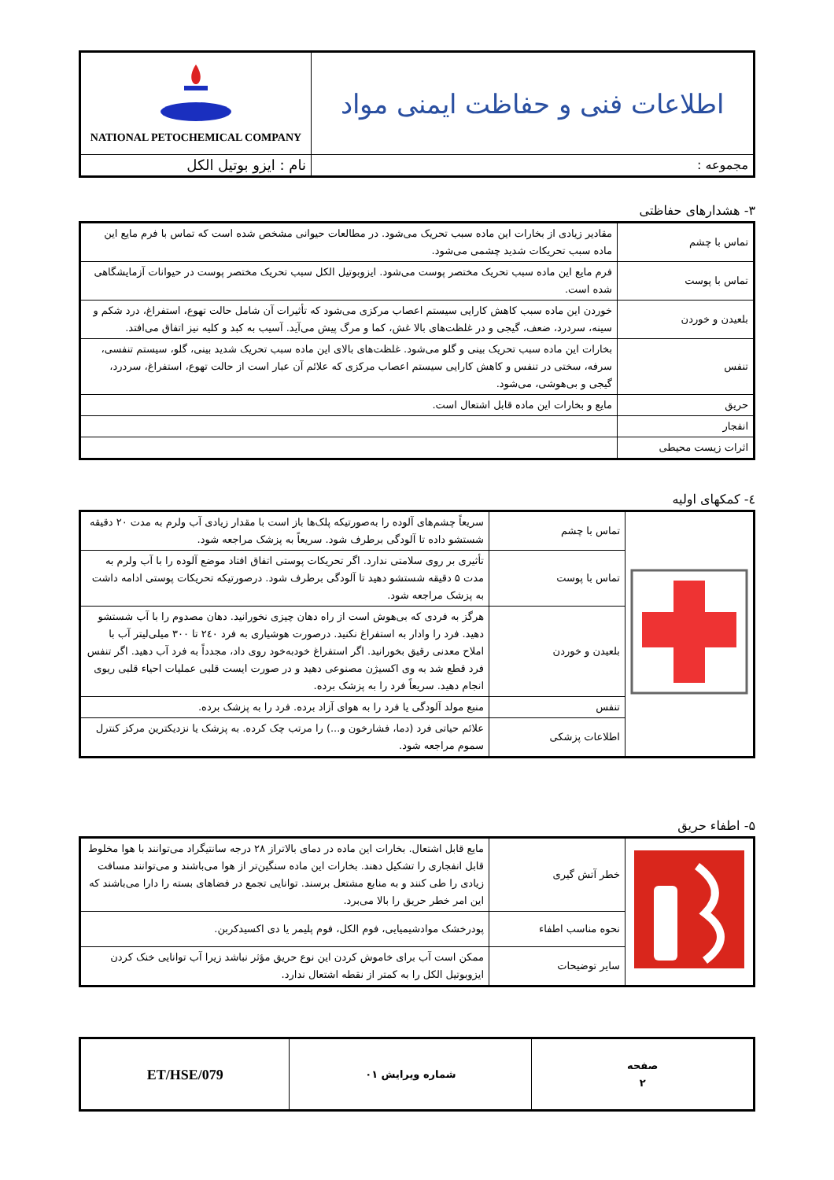| اطلاعات فنی و حفاظت ایمنی مواد | NATIONAL PETOCHEMICAL COMPANY |
| مجموعه : | نام : ایزو بوتیل الکل |
۳- هشدارهای حفاظتی
| تماس با چشم | مقادیر زیادی از بخارات این ماده سبب تحریک می‌شود. در مطالعات حیوانی مشخص شده است که تماس با فرم مایع این ماده سبب تحریکات شدید چشمی می‌شود. |
| تماس با پوست | فرم مایع این ماده سبب تحریک مختصر پوست می‌شود. ایزوبوتیل الکل سبب تحریک مختصر پوست در حیوانات آزمایشگاهی شده است. |
| بلعیدن و خوردن | خوردن این ماده سبب کاهش کارایی سیستم اعصاب مرکزی می‌شود که تأثیرات آن شامل حالت تهوع، استفراغ، درد شکم و سینه، سردرد، ضعف، گیجی و در غلظت‌های بالا غش، کما و مرگ پیش می‌آید. آسیب به کبد و کلیه نیز اتفاق می‌افتد. |
| تنفس | بخارات این ماده سبب تحریک بینی و گلو می‌شود. غلظت‌های بالای این ماده سبب تحریک شدید بینی، گلو، سیستم تنفسی، سرفه، سختی در تنفس و کاهش کارایی سیستم اعصاب مرکزی که علائم آن عبار است از حالت تهوع، استفراغ، سردرد، گیجی و بی‌هوشی، می‌شود. |
| حریق | مایع و بخارات این ماده قابل اشتعال است. |
| انفجار | |
| اثرات زیست محیطی | |
٤- کمکهای اولیه
| | تماس با چشم | سریعاً چشم‌های آلوده را به‌صورتیکه پلک‌ها باز است با مقدار زیادی آب ولرم به مدت ۲۰ دقیقه شستشو داده تا آلودگی برطرف شود. سریعاً به پزشک مراجعه شود. |
| | تماس با پوست | تأثیری بر روی سلامتی ندارد. اگر تحریکات پوستی اتفاق افتاد موضع آلوده را با آب ولرم به مدت ۵ دقیقه شستشو دهید تا آلودگی برطرف شود. درصورتیکه تحریکات پوستی ادامه داشت به پزشک مراجعه شود. |
| | بلعیدن و خوردن | هرگز به فردی که بی‌هوش است از راه دهان چیزی نخورانید. دهان مصدوم را با آب شستشو دهید. فرد را وادار به استفراغ نکنید. درصورت هوشیاری به فرد ۲٤۰ تا ۳۰۰ میلی‌لیتر آب با املاح معدنی رقیق بخورانید. اگر استفراغ خودبه‌خود روی داد، مجدداً به فرد آب دهید. اگر تنفس فرد قطع شد به وی اکسیژن مصنوعی دهید و در صورت ایست قلبی عملیات احیاء قلبی ریوی انجام دهید. سریعاً فرد را به پزشک برده. |
| | تنفس | منبع مولد آلودگی یا فرد را به هوای آزاد برده. فرد را به پزشک برده. |
| | اطلاعات پزشکی | علائم حیاتی فرد (دما، فشارخون و...) را مرتب چک کرده. به پزشک یا نزدیکترین مرکز کنترل سموم مراجعه شود. |
۵- اطفاء حریق
| | خطر آتش گیری | مایع قابل اشتعال. بخارات این ماده در دمای بالاتراز ۲۸ درجه سانتیگراد می‌توانند با هوا مخلوط قابل انفجاری را تشکیل دهند. بخارات این ماده سنگین‌تر از هوا می‌باشند و می‌توانند مسافت زیادی را طی کنند و به منابع مشتعل برسند. توانایی تجمع در فضاهای بسته را دارا می‌باشند که این امر خطر حریق را بالا می‌برد. |
| | نحوه مناسب اطفاء | پودرخشک موادشیمیایی، فوم الکل، فوم پلیمر یا دی اکسیدکربن. |
| | سایر توضیحات | ممکن است آب برای خاموش کردن این نوع حریق مؤثر نباشد زیرا آب توانایی خنک کردن ایزوبوتیل الکل را به کمتر از نقطه اشتعال ندارد. |
| صفحه ۲ | شماره ویرایش ۰۱ | ET/HSE/079 |